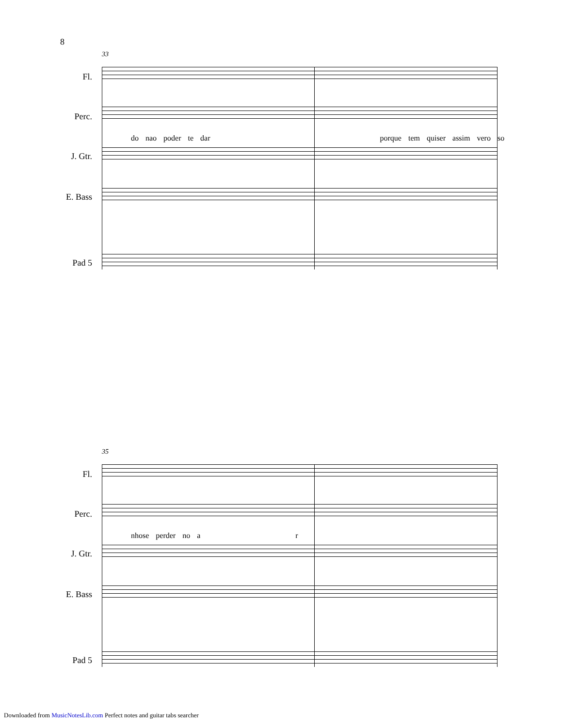8
33
Fl.
Perc.
do nao poder te dar porque tem quiser assim vero so
J. Gtr.
E. Bass
Pad 5
35
Fl.
Perc.
nhose perder no a r
J. Gtr.
E. Bass
Pad 5
Downloaded from MusicNotesLib.com Perfect notes and guitar tabs searcher